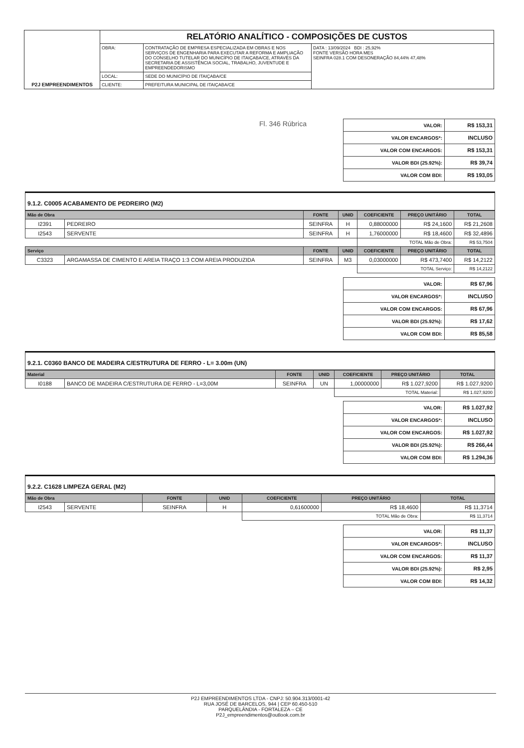| P2J EMPREENDIMENTOS | RELATÓRIO ANALÍTICO - COMPOSIÇÕES DE CUSTOS | | |
| | OBRA: | CONTRATAÇÃO DE EMPRESA ESPECIALIZADA EM OBRAS E NOS SERVIÇOS DE ENGENHARIA PARA EXECUTAR A REFORMA E AMPLIAÇÃO DO CONSELHO TUTELAR DO MUNICÍPIO DE ITAIÇABA/CE, ATRAVÉS DA SECRETARIA DE ASSISTÊNCIA SOCIAL, TRABALHO, JUVENTUDE E EMPREENDEDORISMO | DATA : 13/09/2024 BDI : 25,92% FONTE VERSÃO HORA MES SEINFRA 028.1 COM DESONERAÇÃO 84,44% 47,48% |
| | LOCAL: | SEDE DO MUNICÍPIO DE ITAIÇABA/CE | |
| | CLIENTE: | PREFEITURA MUNICIPAL DE ITAIÇABA/CE | |
Fl. 346 Rúbrica
| VALOR: | R$ 153,31 |
| VALOR ENCARGOS*: | INCLUSO |
| VALOR COM ENCARGOS: | R$ 153,31 |
| VALOR BDI (25.92%): | R$ 39,74 |
| VALOR COM BDI: | R$ 193,05 |
9.1.2. C0005 ACABAMENTO DE PEDREIRO (M2)
| Mão de Obra | | FONTE | UNID | COEFICIENTE | PREÇO UNITÁRIO | TOTAL |
| --- | --- | --- | --- | --- | --- | --- |
| I2391 | PEDREIRO | SEINFRA | H | 0,88000000 | R$ 24,1600 | R$ 21,2608 |
| I2543 | SERVENTE | SEINFRA | H | 1,76000000 | R$ 18,4600 | R$ 32,4896 |
| | | | | TOTAL Mão de Obra: | | R$ 53,7504 |
| Serviço | | FONTE | UNID | COEFICIENTE | PREÇO UNITÁRIO | TOTAL |
| C3323 | ARGAMASSA DE CIMENTO E AREIA TRAÇO 1:3 COM AREIA PRODUZIDA | SEINFRA | M3 | 0,03000000 | R$ 473,7400 | R$ 14,2122 |
| | | | | TOTAL Serviço: | | R$ 14,2122 |
| VALOR: | R$ 67,96 |
| VALOR ENCARGOS*: | INCLUSO |
| VALOR COM ENCARGOS: | R$ 67,96 |
| VALOR BDI (25.92%): | R$ 17,62 |
| VALOR COM BDI: | R$ 85,58 |
9.2.1. C0360 BANCO DE MADEIRA C/ESTRUTURA DE FERRO - L= 3.00m (UN)
| Material | | FONTE | UNID | COEFICIENTE | PREÇO UNITÁRIO | TOTAL |
| --- | --- | --- | --- | --- | --- | --- |
| I0188 | BANCO DE MADEIRA C/ESTRUTURA DE FERRO - L=3,00M | SEINFRA | UN | 1,00000000 | R$ 1.027,9200 | R$ 1.027,9200 |
| | | | | TOTAL Material: | | R$ 1.027,9200 |
| VALOR: | R$ 1.027,92 |
| VALOR ENCARGOS*: | INCLUSO |
| VALOR COM ENCARGOS: | R$ 1.027,92 |
| VALOR BDI (25.92%): | R$ 266,44 |
| VALOR COM BDI: | R$ 1.294,36 |
9.2.2. C1628 LIMPEZA GERAL (M2)
| Mão de Obra | | FONTE | UNID | COEFICIENTE | PREÇO UNITÁRIO | TOTAL |
| --- | --- | --- | --- | --- | --- | --- |
| I2543 | SERVENTE | SEINFRA | H | 0,61600000 | R$ 18,4600 | R$ 11,3714 |
| | | | | TOTAL Mão de Obra: | | R$ 11,3714 |
| VALOR: | R$ 11,37 |
| VALOR ENCARGOS*: | INCLUSO |
| VALOR COM ENCARGOS: | R$ 11,37 |
| VALOR BDI (25.92%): | R$ 2,95 |
| VALOR COM BDI: | R$ 14,32 |
P2J EMPREENDIMENTOS LTDA - CNPJ: 50.904.313/0001-42
RUA JOSÉ DE BARCELOS, 944 | CEP 60.450-510
PARQUELÂNDIA - FORTALEZA – CE
P2J_empreendimentos@outlook.com.br